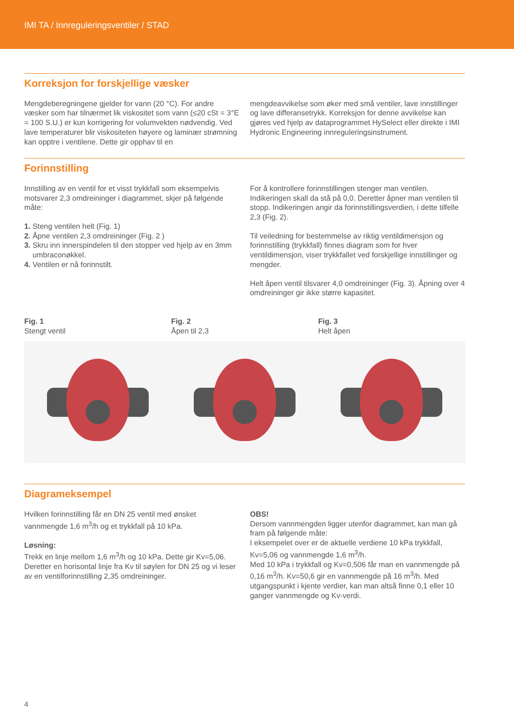IMI TA / Innreguleringsventiler / STAD
Korreksjon for forskjellige væsker
Mengdeberegningene gjelder for vann (20 °C). For andre væsker som har tilnærmet lik viskositet som vann (≤20 cSt = 3°E = 100 S.U.) er kun korrigering for volumvekten nødvendig. Ved lave temperaturer blir viskositeten høyere og laminær strømning kan opptre i ventilene. Dette gir opphav til en
mengdeavvikelse som øker med små ventiler, lave innstillinger og lave differansetrykk. Korreksjon for denne avvikelse kan gjøres ved hjelp av dataprogrammet HySelect eller direkte i IMI Hydronic Engineering innreguleringsinstrument.
Forinnstilling
Innstilling av en ventil for et visst trykkfall som eksempelvis motsvarer 2,3 omdreininger i diagrammet, skjer på følgende måte:
1. Steng ventilen helt (Fig. 1)
2. Åpne ventilen 2,3 omdreininger (Fig. 2 )
3. Skru inn innerspindelen til den stopper ved hjelp av en 3mm
umbraconøkkel.
4. Ventilen er nå forinnstilt.
For å kontrollere forinnstillingen stenger man ventilen. Indikeringen skall da stå på 0,0. Deretter åpner man ventilen til stopp. Indikeringen angir da forinnstillingsverdien, i dette tilfelle 2,3 (Fig. 2).
Til veiledning for bestemmelse av riktig ventildimensjon og forinnstilling (trykkfall) finnes diagram som for hver ventildimensjon, viser trykkfallet ved forskjellige innstillinger og mengder.
Helt åpen ventil tilsvarer 4,0 omdreininger (Fig. 3). Åpning over 4 omdreininger gir ikke større kapasitet.
Fig. 1
Stengt ventil
Fig. 2
Åpen til 2,3
Fig. 3
Helt åpen
Diagrameksempel
Hvilken forinnstilling får en DN 25 ventil med ønsket vannmengde 1,6 m<sup>3</sup>/h og et trykkfall på 10 kPa.
Løsning:
Trekk en linje mellom 1,6 m<sup>3</sup>/h og 10 kPa. Dette gir Kv=5,06. Deretter en horisontal linje fra Kv til søylen for DN 25 og vi leser av en ventilforinnstilling 2,35 omdreininger.
OBS!
Dersom vannmengden ligger utenfor diagrammet, kan man gå fram på følgende måte:
I eksempelet over er de aktuelle verdiene 10 kPa trykkfall, Kv=5,06 og vannmengde 1,6 m<sup>3</sup>/h.
Med 10 kPa i trykkfall og Kv=0,506 får man en vannmengde på 0,16 m<sup>3</sup>/h. Kv=50,6 gir en vannmengde på 16 m<sup>3</sup>/h. Med utgangspunkt i kjente verdier, kan man altså finne 0,1 eller 10 ganger vannmengde og Kv-verdi.
4